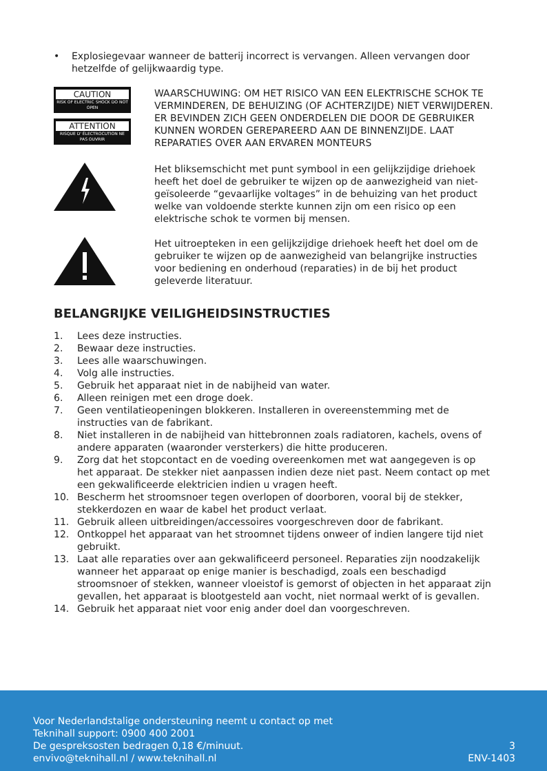• Explosiegevaar wanneer de batterij incorrect is vervangen. Alleen vervangen door hetzelfde of gelijkwaardig type.
CAUTION
RISK OF ELECTRIC SHOCK DO NOT OPEN
ATTENTION
RISQUE D' ÉLECTROCUTION NE PAS OUVRIR
WAARSCHUWING: OM HET RISICO VAN EEN ELEKTRISCHE SCHOK TE VERMINDEREN, DE BEHUIZING (OF ACHTERZIJDE) NIET VERWIJDEREN. ER BEVINDEN ZICH GEEN ONDERDELEN DIE DOOR DE GEBRUIKER KUNNEN WORDEN GEREPAREERD AAN DE BINNENZIJDE. LAAT REPARATIES OVER AAN ERVAREN MONTEURS
Het bliksemschicht met punt symbool in een gelijkzijdige driehoek heeft het doel de gebruiker te wijzen op de aanwezigheid van niet-geïsoleerde “gevaarlijke voltages” in de behuizing van het product welke van voldoende sterkte kunnen zijn om een risico op een elektrische schok te vormen bij mensen.
Het uitroepteken in een gelijkzijdige driehoek heeft het doel om de gebruiker te wijzen op de aanwezigheid van belangrijke instructies voor bediening en onderhoud (reparaties) in de bij het product geleverde literatuur.
BELANGRIJKE VEILIGHEIDSINSTRUCTIES
1. Lees deze instructies.
2. Bewaar deze instructies.
3. Lees alle waarschuwingen.
4. Volg alle instructies.
5. Gebruik het apparaat niet in de nabijheid van water.
6. Alleen reinigen met een droge doek.
7. Geen ventilatieopeningen blokkeren. Installeren in overeenstemming met de instructies van de fabrikant.
8. Niet installeren in de nabijheid van hittebronnen zoals radiatoren, kachels, ovens of andere apparaten (waaronder versterkers) die hitte produceren.
9. Zorg dat het stopcontact en de voeding overeenkomen met wat aangegeven is op het apparaat. De stekker niet aanpassen indien deze niet past. Neem contact op met een gekwalificeerde elektricien indien u vragen heeft.
10. Bescherm het stroomsnoer tegen overlopen of doorboren, vooral bij de stekker, stekkerdozen en waar de kabel het product verlaat.
11. Gebruik alleen uitbreidingen/accessoires voorgeschreven door de fabrikant.
12. Ontkoppel het apparaat van het stroomnet tijdens onweer of indien langere tijd niet gebruikt.
13. Laat alle reparaties over aan gekwalificeerd personeel. Reparaties zijn noodzakelijk wanneer het apparaat op enige manier is beschadigd, zoals een beschadigd stroomsnoer of stekken, wanneer vloeistof is gemorst of objecten in het apparaat zijn gevallen, het apparaat is blootgesteld aan vocht, niet normaal werkt of is gevallen.
14. Gebruik het apparaat niet voor enig ander doel dan voorgeschreven.
Voor Nederlandstalige ondersteuning neemt u contact op met
Teknihall support: 0900 400 2001
De gespreksosten bedragen 0,18 €/minuut.
envivo@teknihall.nl / www.teknihall.nl
3
ENV-1403